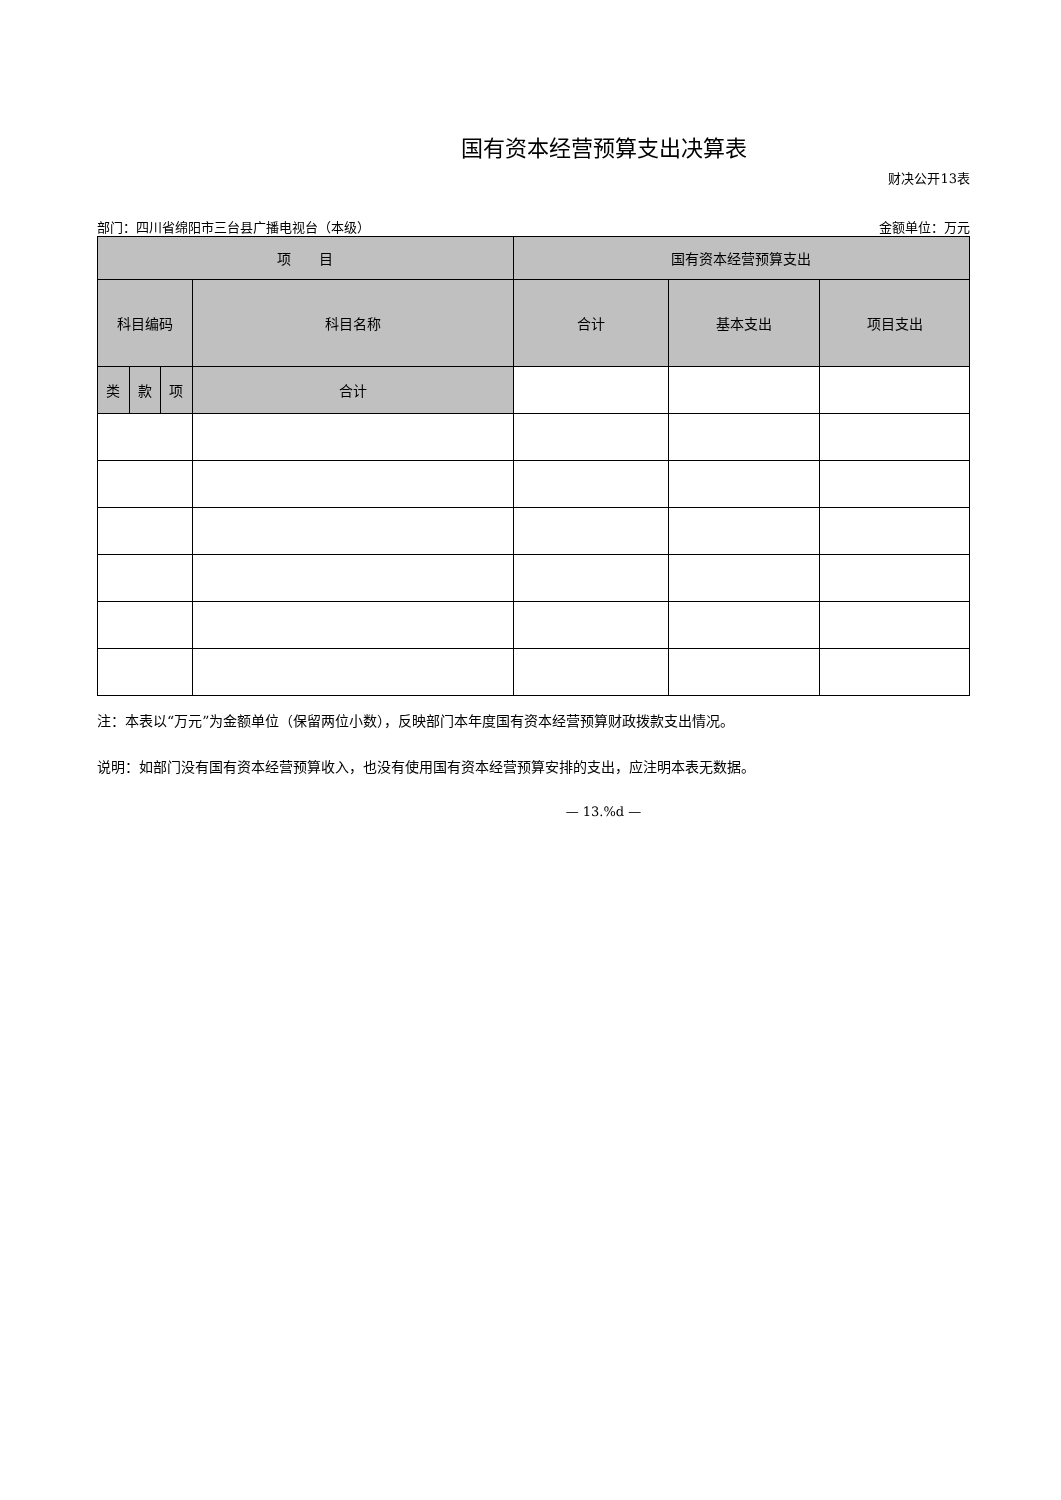国有资本经营预算支出决算表
财决公开13表
部门：四川省绵阳市三台县广播电视台（本级） 金额单位：万元
| 项 目 | | | | 国有资本经营预算支出 | | |
| --- | --- | --- | --- | --- | --- | --- |
| 科目编码 | | | 科目名称 | 合计 | 基本支出 | 项目支出 |
| 类 | 款 | 项 | 合计 | | | |
注：本表以“万元”为金额单位（保留两位小数），反映部门本年度国有资本经营预算财政拨款支出情况。
说明：如部门没有国有资本经营预算收入，也没有使用国有资本经营预算安排的支出，应注明本表无数据。
— 13.%d —